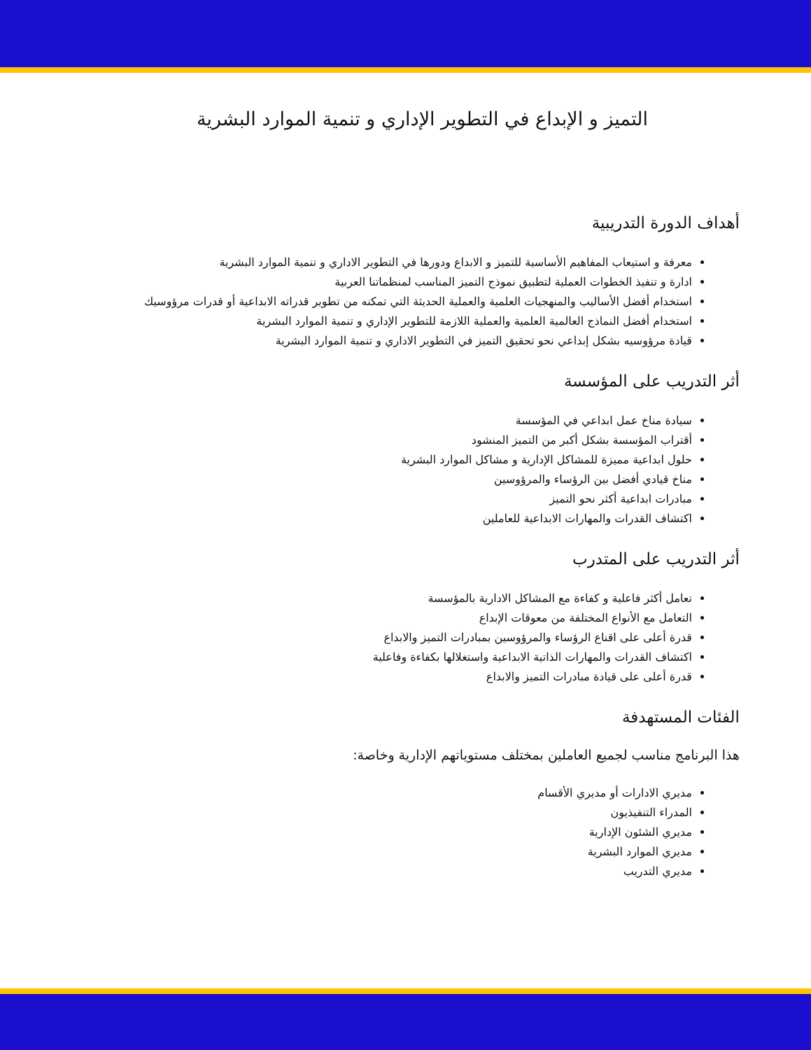التميز و الإبداع في التطوير الإداري و تنمية الموارد البشرية
أهداف الدورة التدريبية
معرفة و استيعاب المفاهيم الأساسية للتميز و الابداع ودورها في التطوير الاداري و تنمية الموارد البشرية
ادارة و تنفيذ الخطوات العملية لتطبيق نموذج التميز المناسب لمنظماتنا العربية
استخدام أفضل الأساليب والمنهجيات العلمية والعملية الحديثة التي تمكنه من تطوير قدراته الابداعية أو قدرات مرؤوسيك
استخدام أفضل النماذج العالمية العلمية والعملية اللازمة للتطوير الإداري و تنمية الموارد البشرية
قيادة مرؤوسيه بشكل إبداعي نحو تحقيق التميز في التطوير الاداري و تنمية الموارد البشرية
أثر التدريب على المؤسسة
سيادة مناخ عمل ابداعي في المؤسسة
أقتراب المؤسسة بشكل أكبر من التميز المنشود
حلول ابداعية مميزة للمشاكل الإدارية و مشاكل الموارد البشرية
مناخ قيادي أفضل بين الرؤساء والمرؤوسين
مبادرات ابداعية أكثر نحو التميز
اكتشاف القدرات والمهارات الابداعية للعاملين
أثر التدريب على المتدرب
تعامل أكثر فاعلية و كفاءة مع المشاكل الادارية بالمؤسسة
التعامل مع الأنواع المختلفة من معوقات الإبداع
قدرة أعلى على اقناع الرؤساء والمرؤوسين بمبادرات التميز والابداع
اكتشاف القدرات والمهارات الذاتية الابداعية واستغلالها بكفاءة وفاعلية
قدرة أعلى على قيادة مبادرات التميز والابداع
الفئات المستهدفة
هذا البرنامج مناسب لجميع العاملين بمختلف مستوياتهم الإدارية وخاصة:
مديري الادارات أو مديري الأقسام
المدراء التنفيذيون
مديري الشئون الإدارية
مديري الموارد البشرية
مديري التدريب